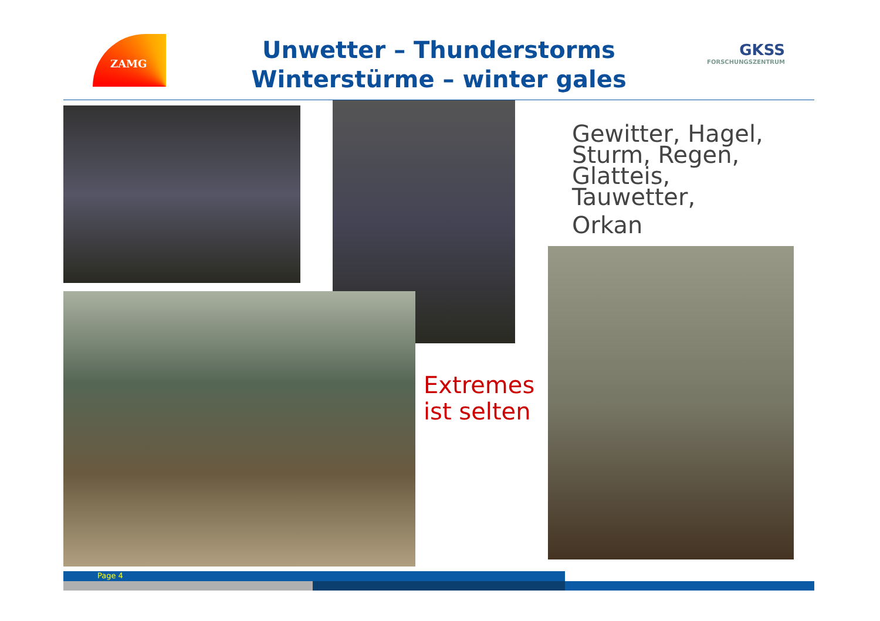ZAMG
Unwetter – Thunderstorms
Winterstürme – winter gales
GKSS
FORSCHUNGSZENTRUM
Gewitter, Hagel,
Sturm, Regen,
Glatteis,
Tauwetter,
Orkan
Extremes
ist selten
Page 4